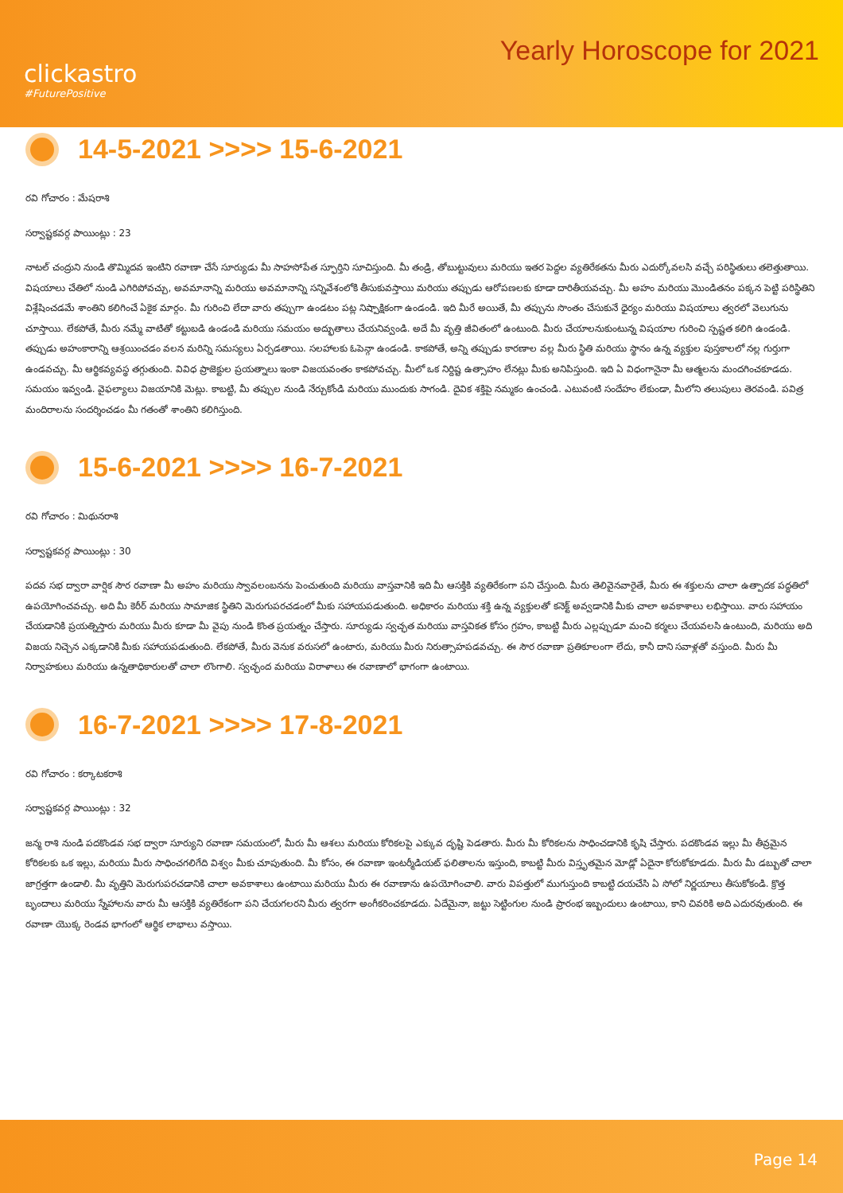clickastro
#FuturePositive
Yearly Horoscope for 2021
14-5-2021 >>>> 15-6-2021
రవి గోచారం : మేషరాశి
సర్వాష్టకవర్గ పాయింట్లు : 23
నాటల్ చంద్రుని నుండి తొమ్మిదవ ఇంటిని రవాణా చేసే సూర్యుడు మీ సాహసోపేత స్ఫూర్తిని సూచిస్తుంది. మీ తండ్రి, తోబుట్టువులు మరియు ఇతర పెద్దల వ్యతిరేకతను మీరు ఎదుర్కోవలసి వచ్చే పరిస్థితులు తలెత్తుతాయి. విషయాలు చేతిలో నుండి ఎగిరిపోవచ్చు, అవమానాన్ని మరియు అవమానాన్ని సన్నివేశంలోకి తీసుకువస్తాయి మరియు తప్పుడు ఆరోపణలకు కూడా దారితీయవచ్చు. మీ అహం మరియు మొండితనం పక్కన పెట్టి పరిస్థితిని విశ్లేషించడమే శాంతిని కలిగించే ఏకైక మార్గం. మీ గురించి లేదా వారు తప్పుగా ఉండటం పట్ల నిష్పాక్షికంగా ఉండండి. ఇది మీరే అయితే, మీ తప్పును సొంతం చేసుకునే ధైర్యం మరియు విషయాలు త్వరలో వెలుగును చూస్తాయి. లేకపోతే, మీరు నమ్మే వాటితో కట్టుబడి ఉండండి మరియు సమయం అద్భుతాలు చేయనివ్వండి. అదే మీ వృత్తి జీవితంలో ఉంటుంది. మీరు చేయాలనుకుంటున్న విషయాల గురించి స్పష్టత కలిగి ఉండండి. తప్పుడు అహంకారాన్ని ఆశ్రయించడం వలన మరిన్ని సమస్యలు ఏర్పడతాయి. సలహాలకు ఓపెన్గా ఉండండి. కాకపోతే, అన్ని తప్పుడు కారణాల వల్ల మీరు స్థితి మరియు స్థానం ఉన్న వ్యక్తుల పుస్తకాలలో నల్ల గుర్తుగా ఉండవచ్చు. మీ ఆర్థికవ్యవస్థ తగ్గుతుంది. వివిధ ప్రాజెక్టుల ప్రయత్నాలు ఇంకా విజయవంతం కాకపోవచ్చు. మీలో ఒక నిర్దిష్ట ఉత్సాహం లేనట్లు మీకు అనిపిస్తుంది. ఇది ఏ విధంగానైనా మీ ఆత్మలను మందగించకూడదు. సమయం ఇవ్వండి. వైఫల్యాలు విజయానికి మెట్లు. కాబట్టి, మీ తప్పుల నుండి నేర్చుకోండి మరియు ముందుకు సాగండి. దైవిక శక్తిపై నమ్మకం ఉంచండి. ఎటువంటి సందేహం లేకుండా, మీలోని తలుపులు తెరవండి. పవిత్ర మందిరాలను సందర్శించడం మీ గతంతో శాంతిని కలిగిస్తుంది.
15-6-2021 >>>> 16-7-2021
రవి గోచారం : మిథునరాశి
సర్వాష్టకవర్గ పాయింట్లు : 30
పదవ సభ ద్వారా వార్షిక సౌర రవాణా మీ అహం మరియు స్వావలంబనను పెంచుతుంది మరియు వాస్తవానికి ఇది మీ ఆసక్తికి వ్యతిరేకంగా పని చేస్తుంది. మీరు తెలివైనవారైతే, మీరు ఈ శక్తులను చాలా ఉత్పాదక పద్ధతిలో ఉపయోగించవచ్చు. అది మీ కెరీర్ మరియు సామాజిక స్థితిని మెరుగుపరచడంలో మీకు సహాయపడుతుంది. అధికారం మరియు శక్తి ఉన్న వ్యక్తులతో కనెక్ట్ అవ్వడానికి మీకు చాలా అవకాశాలు లభిస్తాయి. వారు సహాయం చేయడానికి ప్రయత్నిస్తారు మరియు మీరు కూడా మీ వైపు నుండి కొంత ప్రయత్నం చేస్తారు. సూర్యుడు స్వచ్ఛత మరియు వాస్తవికత కోసం గ్రహం, కాబట్టి మీరు ఎల్లప్పుడూ మంచి కర్మలు చేయవలసి ఉంటుంది, మరియు అది విజయ నిచ్చెన ఎక్కడానికి మీకు సహాయపడుతుంది. లేకపోతే, మీరు వెనుక వరుసలో ఉంటారు, మరియు మీరు నిరుత్సాహపడవచ్చు. ఈ సౌర రవాణా ప్రతికూలంగా లేదు, కానీ దాని సవాళ్లతో వస్తుంది. మీరు మీ నిర్వాహకులు మరియు ఉన్నతాధికారులతో చాలా లొంగాలి. స్వచ్ఛంద మరియు విరాళాలు ఈ రవాణాలో భాగంగా ఉంటాయి.
16-7-2021 >>>> 17-8-2021
రవి గోచారం : కర్కాటకరాశి
సర్వాష్టకవర్గ పాయింట్లు : 32
జన్మ రాశి నుండి పదకొండవ సభ ద్వారా సూర్యుని రవాణా సమయంలో, మీరు మీ ఆశలు మరియు కోరికలపై ఎక్కువ దృష్టి పెడతారు. మీరు మీ కోరికలను సాధించడానికి కృషి చేస్తారు. పదకొండవ ఇల్లు మీ తీవ్రమైన కోరికలకు ఒక ఇల్లు, మరియు మీరు సాధించగలిగేది విశ్వం మీకు చూపుతుంది. మీ కోసం, ఈ రవాణా ఇంటర్మీడియట్ ఫలితాలను ఇస్తుంది, కాబట్టి మీరు విస్తృతమైన మోడ్లో ఏదైనా కోరుకోకూడదు. మీరు మీ డబ్బుతో చాలా జాగ్రత్తగా ఉండాలి. మీ వృత్తిని మెరుగుపరచడానికి చాలా అవకాశాలు ఉంటాయి మరియు మీరు ఈ రవాణాను ఉపయోగించాలి. వారు విపత్తులో ముగుస్తుంది కాబట్టి దయచేసి ఏ సోలో నిర్ణయాలు తీసుకోకండి. క్రొత్త బృందాలు మరియు స్నేహాలను వారు మీ ఆసక్తికి వ్యతిరేకంగా పని చేయగలరని మీరు త్వరగా అంగీకరించకూడదు. ఏదేమైనా, జట్టు సెట్టింగుల నుండి ప్రారంభ ఇబ్బందులు ఉంటాయి, కాని చివరికి అది ఎదురవుతుంది. ఈ రవాణా యొక్క రెండవ భాగంలో ఆర్థిక లాభాలు వస్తాయి.
Page 14